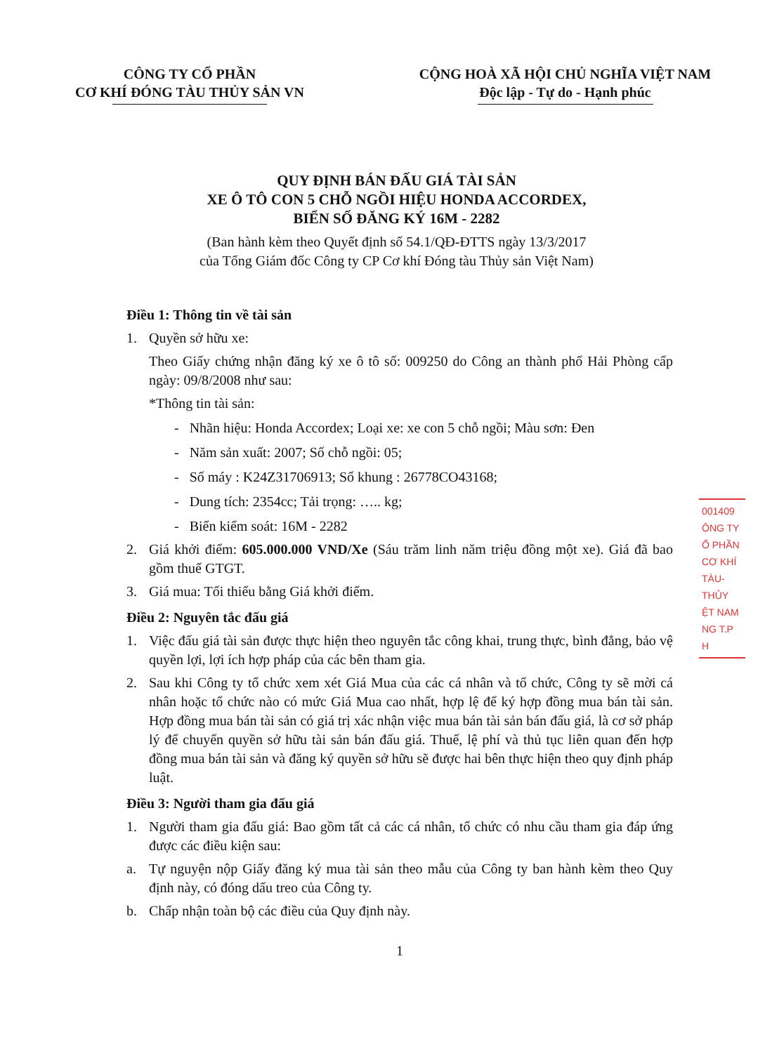CÔNG TY CỔ PHẦN
CƠ KHÍ ĐÓNG TÀU THỦY SẢN VN
CỘNG HOÀ XÃ HỘI CHỦ NGHĨA VIỆT NAM
Độc lập - Tự do - Hạnh phúc
QUY ĐỊNH BÁN ĐẤU GIÁ TÀI SẢN
XE Ô TÔ CON 5 CHỖ NGỒI HIỆU HONDA ACCORDEX,
BIỂN SỐ ĐĂNG KÝ 16M - 2282
(Ban hành kèm theo Quyết định số 54.1/QĐ-ĐTTS ngày 13/3/2017
của Tổng Giám đốc Công ty CP Cơ khí Đóng tàu Thủy sản Việt Nam)
Điều 1: Thông tin về tài sản
1. Quyền sở hữu xe:
Theo Giấy chứng nhận đăng ký xe ô tô số: 009250 do Công an thành phố Hải Phòng cấp ngày: 09/8/2008 như sau:
*Thông tin tài sản:
- Nhãn hiệu: Honda Accordex; Loại xe: xe con 5 chỗ ngồi; Màu sơn: Đen
- Năm sản xuất: 2007; Số chỗ ngồi: 05;
- Số máy : K24Z31706913; Số khung : 26778CO43168;
- Dung tích: 2354cc; Tải trọng: ….. kg;
- Biển kiểm soát: 16M - 2282
2. Giá khởi điểm: 605.000.000 VND/Xe (Sáu trăm linh năm triệu đồng một xe). Giá đã bao gồm thuế GTGT.
3. Giá mua: Tối thiểu bằng Giá khởi điểm.
Điều 2: Nguyên tắc đấu giá
1. Việc đấu giá tài sản được thực hiện theo nguyên tắc công khai, trung thực, bình đẳng, bảo vệ quyền lợi, lợi ích hợp pháp của các bên tham gia.
2. Sau khi Công ty tổ chức xem xét Giá Mua của các cá nhân và tổ chức, Công ty sẽ mời cá nhân hoặc tổ chức nào có mức Giá Mua cao nhất, hợp lệ để ký hợp đồng mua bán tài sản. Hợp đồng mua bán tài sản có giá trị xác nhận việc mua bán tài sản bán đấu giá, là cơ sở pháp lý để chuyển quyền sở hữu tài sản bán đấu giá. Thuế, lệ phí và thủ tục liên quan đến hợp đồng mua bán tài sản và đăng ký quyền sở hữu sẽ được hai bên thực hiện theo quy định pháp luật.
Điều 3: Người tham gia đấu giá
1. Người tham gia đấu giá: Bao gồm tất cả các cá nhân, tổ chức có nhu cầu tham gia đáp ứng được các điều kiện sau:
a. Tự nguyện nộp Giấy đăng ký mua tài sản theo mẫu của Công ty ban hành kèm theo Quy định này, có đóng dấu treo của Công ty.
b. Chấp nhận toàn bộ các điều của Quy định này.
1
001409
ÔNG TY
Ổ PHẦN
CƠ KHÍ
TÀU-THỦY
ỆT NAM
NG T.P H